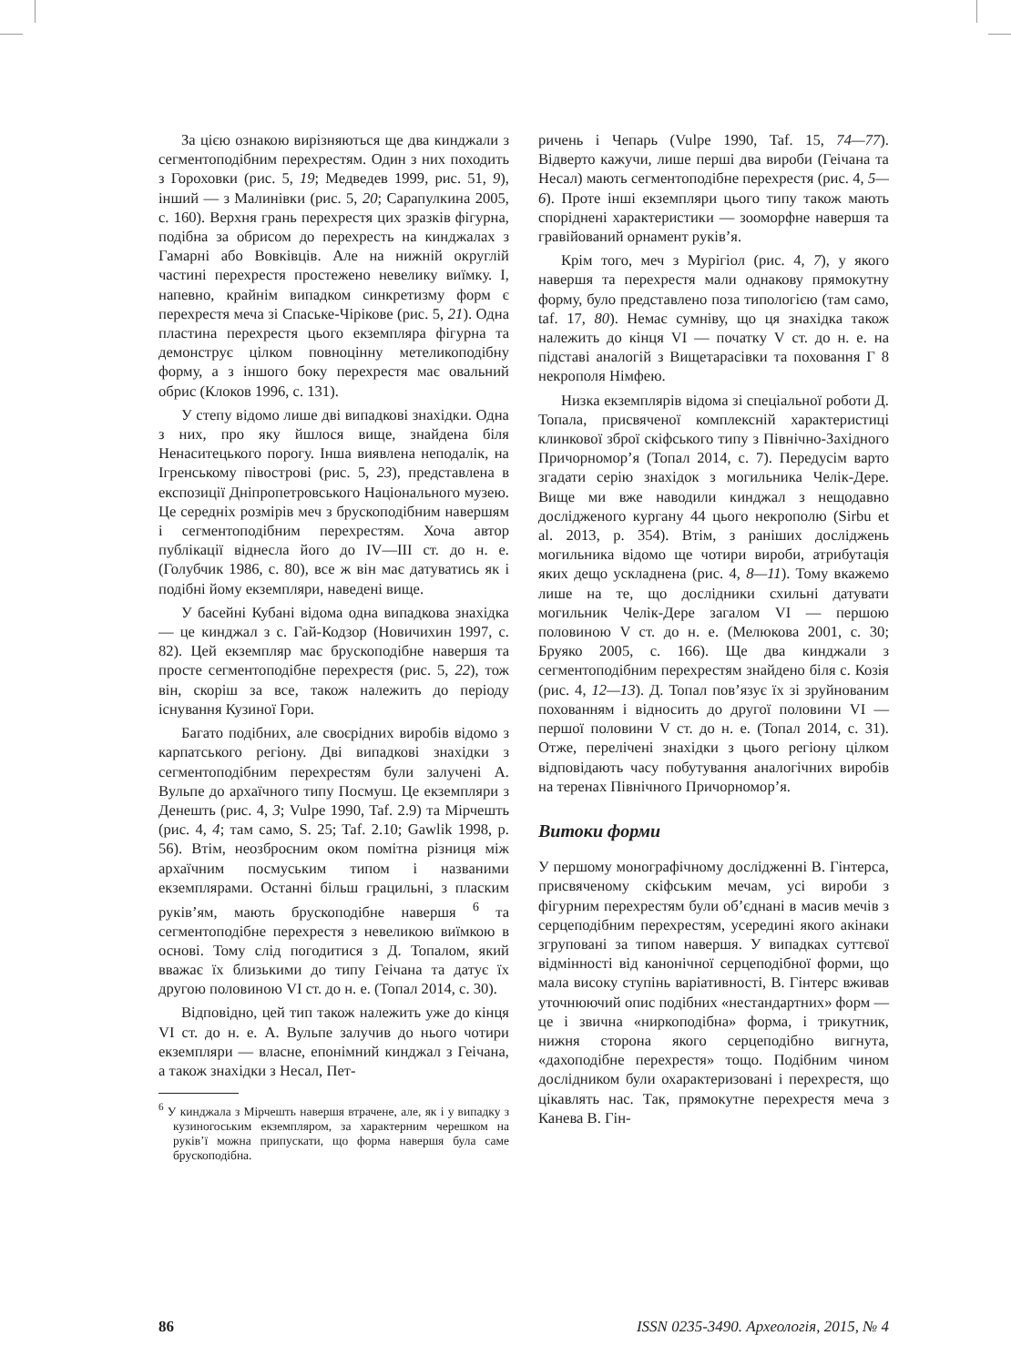За цією ознакою вирізняються ще два кинджали з сегментоподібним перехрестям. Один з них походить з Гороховки (рис. 5, 19; Медведев 1999, рис. 51, 9), інший — з Малинівки (рис. 5, 20; Сарапулкина 2005, с. 160). Верхня грань перехрестя цих зразків фігурна, подібна за обрисом до перехресть на кинджалах з Гамарні або Вовківців. Але на нижній округлій частині перехрестя простежено невелику виїмку. І, напевно, крайнім випадком синкретизму форм є перехрестя меча зі Спаське-Чірікове (рис. 5, 21). Одна пластина перехрестя цього екземпляра фігурна та демонструє цілком повноцінну метеликоподібну форму, а з іншого боку перехрестя має овальний обрис (Клоков 1996, с. 131).
У степу відомо лише дві випадкові знахідки. Одна з них, про яку йшлося вище, знайдена біля Ненаситецького порогу. Інша виявлена неподалік, на Ігренському півострові (рис. 5, 23), представлена в експозиції Дніпропетровського Національного музею. Це середніх розмірів меч з брускоподібним навершям і сегментоподібним перехрестям. Хоча автор публікації віднесла його до IV—III ст. до н. е. (Голубчик 1986, с. 80), все ж він має датуватись як і подібні йому екземпляри, наведені вище.
У басейні Кубані відома одна випадкова знахідка — це кинджал з с. Гай-Кодзор (Новичихин 1997, с. 82). Цей екземпляр має брускоподібне навершя та просте сегментоподібне перехрестя (рис. 5, 22), тож він, скоріш за все, також належить до періоду існування Кузиної Гори.
Багато подібних, але своєрідних виробів відомо з карпатського регіону. Дві випадкові знахідки з сегментоподібним перехрестям були залучені А. Вульпе до архаїчного типу Посмуш. Це екземпляри з Денешть (рис. 4, 3; Vulpe 1990, Taf. 2.9) та Мірчешть (рис. 4, 4; там само, S. 25; Taf. 2.10; Gawlik 1998, p. 56). Втім, неозброєним оком помітна різниця між архаїчним посмуським типом і названими екземплярами. Останні більш грацильні, з пласким руків’ям, мають брускоподібне навершя <sup>6</sup> та сегментоподібне перехрестя з невеликою виїмкою в основі. Тому слід погодитися з Д. Топалом, який вважає їх близькими до типу Геічана та датує їх другою половиною VI ст. до н. е. (Топал 2014, с. 30).
Відповідно, цей тип також належить уже до кінця VI ст. до н. е. А. Вульпе залучив до нього чотири екземпляри — власне, епонімний кинджал з Геічана, а також знахідки з Несал, Пет-
<sup>6</sup> У кинджала з Мірчешть навершя втрачене, але, як і у випадку з кузиногоським екземпляром, за характерним черешком на руків’ї можна припускати, що форма навершя була саме брускоподібна.
ричень і Чепарь (Vulpe 1990, Taf. 15, 74—77). Відверто кажучи, лише перші два вироби (Геічана та Несал) мають сегментоподібне перехрестя (рис. 4, 5—6). Проте інші екземпляри цього типу також мають споріднені характеристики — зооморфне навершя та гравійований орнамент руків’я.
Крім того, меч з Мурігіол (рис. 4, 7), у якого навершя та перехрестя мали однакову прямокутну форму, було представлено поза типологією (там само, taf. 17, 80). Немає сумніву, що ця знахідка також належить до кінця VI — початку V ст. до н. е. на підставі аналогій з Вищетарасівки та поховання Г 8 некрополя Німфею.
Низка екземплярів відома зі спеціальної роботи Д. Топала, присвяченої комплексній характеристиці клинкової зброї скіфського типу з Північно-Західного Причорномор’я (Топал 2014, с. 7). Передусім варто згадати серію знахідок з могильника Челік-Дере. Вище ми вже наводили кинджал з нещодавно дослідженого кургану 44 цього некрополю (Sirbu et al. 2013, p. 354). Втім, з раніших досліджень могильника відомо ще чотири вироби, атрибутація яких дещо ускладнена (рис. 4, 8—11). Тому вкажемо лише на те, що дослідники схильні датувати могильник Челік-Дере загалом VI — першою половиною V ст. до н. е. (Мелюкова 2001, с. 30; Бруяко 2005, с. 166). Ще два кинджали з сегментоподібним перехрестям знайдено біля с. Козія (рис. 4, 12—13). Д. Топал пов’язує їх зі зруйнованим похованням і відносить до другої половини VI — першої половини V ст. до н. е. (Топал 2014, с. 31). Отже, перелічені знахідки з цього регіону цілком відповідають часу побутування аналогічних виробів на теренах Північного Причорномор’я.
Витоки форми
У першому монографічному дослідженні В. Гінтерса, присвяченому скіфським мечам, усі вироби з фігурним перехрестям були об’єднані в масив мечів з серцеподібним перехрестям, усередині якого акінаки згруповані за типом навершя. У випадках суттєвої відмінності від канонічної серцеподібної форми, що мала високу ступінь варіативності, В. Гінтерс вживав уточнюючий опис подібних «нестандартних» форм — це і звична «ниркоподібна» форма, і трикутник, нижня сторона якого серцеподібно вигнута, «дахоподібне перехрестя» тощо. Подібним чином дослідником були охарактеризовані і перехрестя, що цікавлять нас. Так, прямокутне перехрестя меча з Канева В. Гін-
86 ISSN 0235-3490. Археологія, 2015, № 4